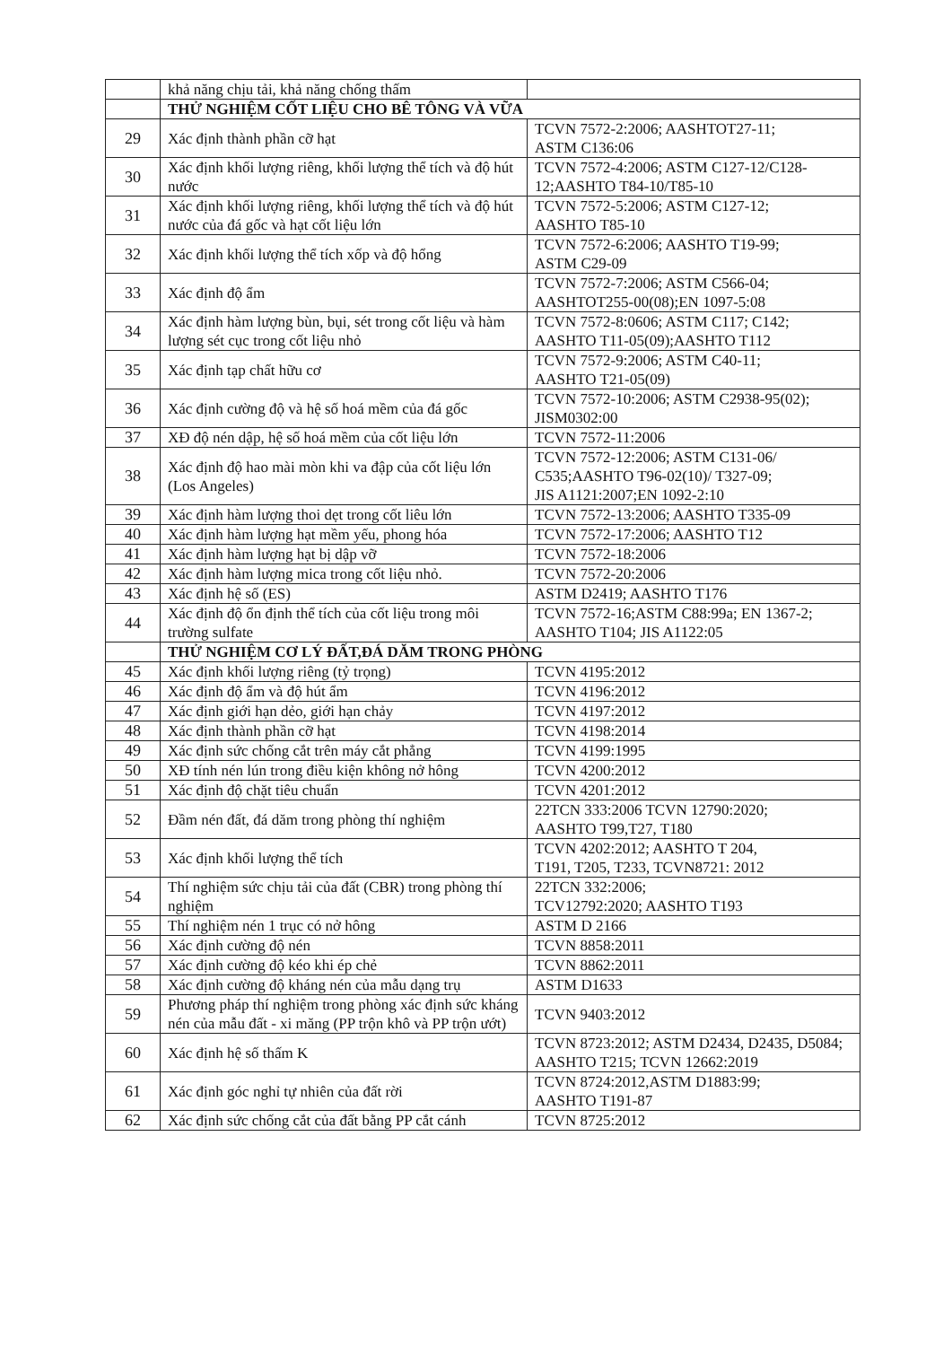| | khả năng chịu tải, khả năng chống thấm | |
| | THỬ NGHIỆM CỐT LIỆU CHO BÊ TÔNG VÀ VỮA | |
| 29 | Xác định thành phần cỡ hạt | TCVN 7572-2:2006; AASHTOT27-11; ASTM C136:06 |
| 30 | Xác định khối lượng riêng, khối lượng thể tích và độ hút nước | TCVN 7572-4:2006; ASTM C127-12/C128-12;AASHTO T84-10/T85-10 |
| 31 | Xác định khối lượng riêng, khối lượng thể tích và độ hút nước của đá gốc và hạt cốt liệu lớn | TCVN 7572-5:2006; ASTM C127-12; AASHTO T85-10 |
| 32 | Xác định khối lượng thể tích xốp và độ hổng | TCVN 7572-6:2006; AASHTO T19-99; ASTM C29-09 |
| 33 | Xác định độ ẩm | TCVN 7572-7:2006; ASTM C566-04; AASHTOT255-00(08);EN 1097-5:08 |
| 34 | Xác định hàm lượng bùn, bụi, sét trong cốt liệu và hàm lượng sét cục trong cốt liệu nhỏ | TCVN 7572-8:0606; ASTM C117; C142; AASHTO T11-05(09);AASHTO T112 |
| 35 | Xác định tạp chất hữu cơ | TCVN 7572-9:2006; ASTM C40-11; AASHTO T21-05(09) |
| 36 | Xác định cường độ và hệ số hoá mềm của đá gốc | TCVN 7572-10:2006; ASTM C2938-95(02); JISM0302:00 |
| 37 | XĐ độ nén dập, hệ số hoá mềm của cốt liệu lớn | TCVN 7572-11:2006 |
| 38 | Xác định độ hao mài mòn khi va đập của cốt liệu lớn (Los Angeles) | TCVN 7572-12:2006; ASTM C131-06/ C535;AASHTO T96-02(10)/ T327-09; JIS A1121:2007;EN 1092-2:10 |
| 39 | Xác định hàm lượng thoi dẹt trong cốt liêu lớn | TCVN 7572-13:2006; AASHTO T335-09 |
| 40 | Xác định hàm lượng hạt mềm yếu, phong hóa | TCVN 7572-17:2006; AASHTO T12 |
| 41 | Xác định hàm lượng hạt bị dập vỡ | TCVN 7572-18:2006 |
| 42 | Xác định hàm lượng mica trong cốt liệu nhỏ. | TCVN 7572-20:2006 |
| 43 | Xác định hệ số (ES) | ASTM D2419; AASHTO T176 |
| 44 | Xác định độ ổn định thể tích của cốt liệu trong môi trường sulfate | TCVN 7572-16;ASTM C88:99a; EN 1367-2; AASHTO T104; JIS A1122:05 |
| | THỬ NGHIỆM CƠ LÝ ĐẤT,ĐÁ DĂM TRONG PHÒNG | |
| 45 | Xác định khối lượng riêng (tỷ trọng) | TCVN 4195:2012 |
| 46 | Xác định độ ẩm và độ hút ẩm | TCVN 4196:2012 |
| 47 | Xác định giới hạn dẻo, giới hạn chảy | TCVN 4197:2012 |
| 48 | Xác định thành phần cỡ hạt | TCVN 4198:2014 |
| 49 | Xác định sức chống cắt trên máy cắt phẳng | TCVN 4199:1995 |
| 50 | XĐ tính nén lún trong điều kiện không nở hông | TCVN 4200:2012 |
| 51 | Xác định độ chặt tiêu chuẩn | TCVN 4201:2012 |
| 52 | Đầm nén đất, đá dăm trong phòng thí nghiệm | 22TCN 333:2006 TCVN 12790:2020; AASHTO T99,T27, T180 |
| 53 | Xác định khối lượng thể tích | TCVN 4202:2012; AASHTO T 204, T191, T205, T233, TCVN8721: 2012 |
| 54 | Thí nghiệm sức chịu tải của đất (CBR) trong phòng thí nghiệm | 22TCN 332:2006; TCV12792:2020; AASHTO T193 |
| 55 | Thí nghiệm nén 1 trục có nở hông | ASTM D 2166 |
| 56 | Xác định cường độ nén | TCVN 8858:2011 |
| 57 | Xác định cường độ kéo khi ép chẻ | TCVN 8862:2011 |
| 58 | Xác định cường độ kháng nén của mẫu dạng trụ | ASTM D1633 |
| 59 | Phương pháp thí nghiệm trong phòng xác định sức kháng nén của mẫu đất - xi măng (PP trộn khô và PP trộn ướt) | TCVN 9403:2012 |
| 60 | Xác định hệ số thấm K | TCVN 8723:2012; ASTM D2434, D2435, D5084; AASHTO T215; TCVN 12662:2019 |
| 61 | Xác định góc nghỉ tự nhiên của đất rời | TCVN 8724:2012,ASTM D1883:99; AASHTO T191-87 |
| 62 | Xác định sức chống cắt của đất bằng PP cắt cánh | TCVN 8725:2012 |